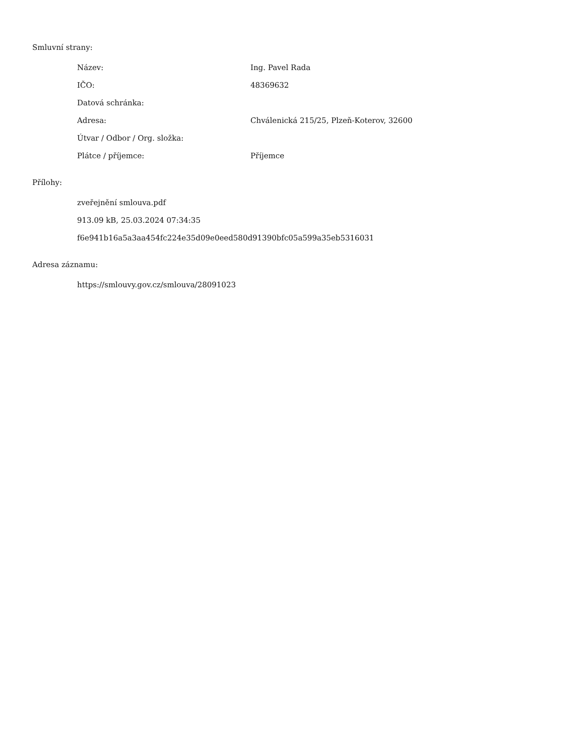Smluvní strany:
| Název: | Ing. Pavel Rada |
| IČO: | 48369632 |
| Datová schránka: | |
| Adresa: | Chválenická 215/25, Plzeň-Koterov, 32600 |
| Útvar / Odbor / Org. složka: | |
| Plátce / příjemce: | Příjemce |
Přílohy:
zveřejnění smlouva.pdf
913.09 kB, 25.03.2024 07:34:35
f6e941b16a5a3aa454fc224e35d09e0eed580d91390bfc05a599a35eb5316031
Adresa záznamu:
https://smlouvy.gov.cz/smlouva/28091023